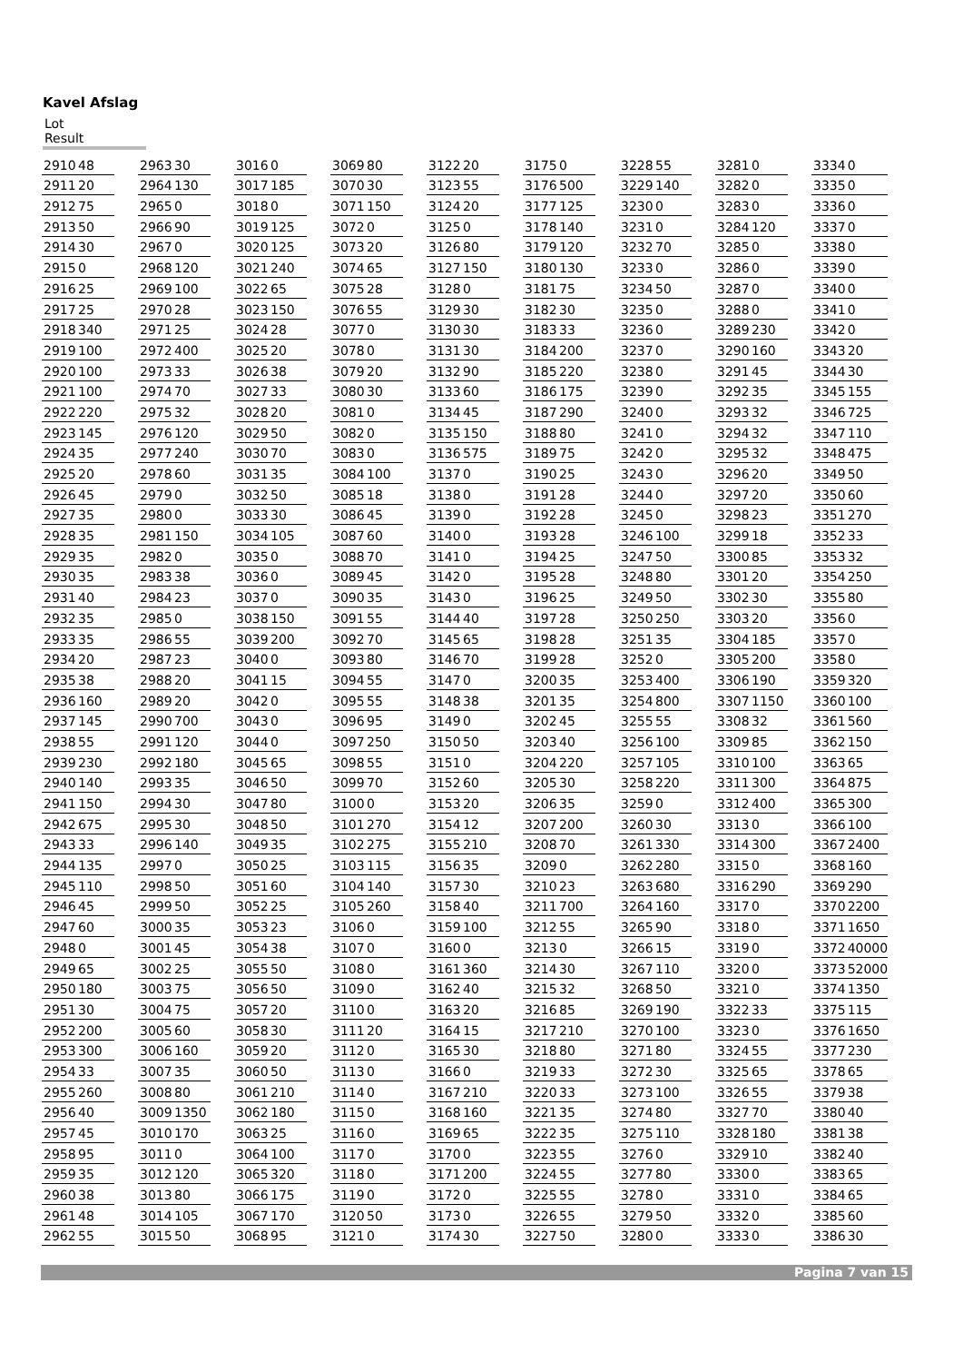Kavel Afslag
Lot Result
| 2910 | 48 |
| 2911 | 20 |
| 2912 | 75 |
| 2913 | 50 |
| 2914 | 30 |
| 2915 | 0 |
| 2916 | 25 |
| 2917 | 25 |
| 2918 | 340 |
| 2919 | 100 |
| 2920 | 100 |
| 2921 | 100 |
| 2922 | 220 |
| 2923 | 145 |
| 2924 | 35 |
| 2925 | 20 |
| 2926 | 45 |
| 2927 | 35 |
| 2928 | 35 |
| 2929 | 35 |
| 2930 | 35 |
| 2931 | 40 |
| 2932 | 35 |
| 2933 | 35 |
| 2934 | 20 |
| 2935 | 38 |
| 2936 | 160 |
| 2937 | 145 |
| 2938 | 55 |
| 2939 | 230 |
| 2940 | 140 |
| 2941 | 150 |
| 2942 | 675 |
| 2943 | 33 |
| 2944 | 135 |
| 2945 | 110 |
| 2946 | 45 |
| 2947 | 60 |
| 2948 | 0 |
| 2949 | 65 |
| 2950 | 180 |
| 2951 | 30 |
| 2952 | 200 |
| 2953 | 300 |
| 2954 | 33 |
| 2955 | 260 |
| 2956 | 40 |
| 2957 | 45 |
| 2958 | 95 |
| 2959 | 35 |
| 2960 | 38 |
| 2961 | 48 |
| 2962 | 55 |
| 2963 | 30 |
| 2964 | 130 |
| 2965 | 0 |
| 2966 | 90 |
| 2967 | 0 |
| 2968 | 120 |
| 2969 | 100 |
| 2970 | 28 |
| 2971 | 25 |
| 2972 | 400 |
| 2973 | 33 |
| 2974 | 70 |
| 2975 | 32 |
| 2976 | 120 |
| 2977 | 240 |
| 2978 | 60 |
| 2979 | 0 |
| 2980 | 0 |
| 2981 | 150 |
| 2982 | 0 |
| 2983 | 38 |
| 2984 | 23 |
| 2985 | 0 |
| 2986 | 55 |
| 2987 | 23 |
| 2988 | 20 |
| 2989 | 20 |
| 2990 | 700 |
| 2991 | 120 |
| 2992 | 180 |
| 2993 | 35 |
| 2994 | 30 |
| 2995 | 30 |
| 2996 | 140 |
| 2997 | 0 |
| 2998 | 50 |
| 2999 | 50 |
| 3000 | 35 |
| 3001 | 45 |
| 3002 | 25 |
| 3003 | 75 |
| 3004 | 75 |
| 3005 | 60 |
| 3006 | 160 |
| 3007 | 35 |
| 3008 | 80 |
| 3009 | 1350 |
| 3010 | 170 |
| 3011 | 0 |
| 3012 | 120 |
| 3013 | 80 |
| 3014 | 105 |
| 3015 | 50 |
| 3016 | 0 |
| 3017 | 185 |
| 3018 | 0 |
| 3019 | 125 |
| 3020 | 125 |
| 3021 | 240 |
| 3022 | 65 |
| 3023 | 150 |
| 3024 | 28 |
| 3025 | 20 |
| 3026 | 38 |
| 3027 | 33 |
| 3028 | 20 |
| 3029 | 50 |
| 3030 | 70 |
| 3031 | 35 |
| 3032 | 50 |
| 3033 | 30 |
| 3034 | 105 |
| 3035 | 0 |
| 3036 | 0 |
| 3037 | 0 |
| 3038 | 150 |
| 3039 | 200 |
| 3040 | 0 |
| 3041 | 15 |
| 3042 | 0 |
| 3043 | 0 |
| 3044 | 0 |
| 3045 | 65 |
| 3046 | 50 |
| 3047 | 80 |
| 3048 | 50 |
| 3049 | 35 |
| 3050 | 25 |
| 3051 | 60 |
| 3052 | 25 |
| 3053 | 23 |
| 3054 | 38 |
| 3055 | 50 |
| 3056 | 50 |
| 3057 | 20 |
| 3058 | 30 |
| 3059 | 20 |
| 3060 | 50 |
| 3061 | 210 |
| 3062 | 180 |
| 3063 | 25 |
| 3064 | 100 |
| 3065 | 320 |
| 3066 | 175 |
| 3067 | 170 |
| 3068 | 95 |
| 3069 | 80 |
| 3070 | 30 |
| 3071 | 150 |
| 3072 | 0 |
| 3073 | 20 |
| 3074 | 65 |
| 3075 | 28 |
| 3076 | 55 |
| 3077 | 0 |
| 3078 | 0 |
| 3079 | 20 |
| 3080 | 30 |
| 3081 | 0 |
| 3082 | 0 |
| 3083 | 0 |
| 3084 | 100 |
| 3085 | 18 |
| 3086 | 45 |
| 3087 | 60 |
| 3088 | 70 |
| 3089 | 45 |
| 3090 | 35 |
| 3091 | 55 |
| 3092 | 70 |
| 3093 | 80 |
| 3094 | 55 |
| 3095 | 55 |
| 3096 | 95 |
| 3097 | 250 |
| 3098 | 55 |
| 3099 | 70 |
| 3100 | 0 |
| 3101 | 270 |
| 3102 | 275 |
| 3103 | 115 |
| 3104 | 140 |
| 3105 | 260 |
| 3106 | 0 |
| 3107 | 0 |
| 3108 | 0 |
| 3109 | 0 |
| 3110 | 0 |
| 3111 | 20 |
| 3112 | 0 |
| 3113 | 0 |
| 3114 | 0 |
| 3115 | 0 |
| 3116 | 0 |
| 3117 | 0 |
| 3118 | 0 |
| 3119 | 0 |
| 3120 | 50 |
| 3121 | 0 |
| 3122 | 20 |
| 3123 | 55 |
| 3124 | 20 |
| 3125 | 0 |
| 3126 | 80 |
| 3127 | 150 |
| 3128 | 0 |
| 3129 | 30 |
| 3130 | 30 |
| 3131 | 30 |
| 3132 | 90 |
| 3133 | 60 |
| 3134 | 45 |
| 3135 | 150 |
| 3136 | 575 |
| 3137 | 0 |
| 3138 | 0 |
| 3139 | 0 |
| 3140 | 0 |
| 3141 | 0 |
| 3142 | 0 |
| 3143 | 0 |
| 3144 | 40 |
| 3145 | 65 |
| 3146 | 70 |
| 3147 | 0 |
| 3148 | 38 |
| 3149 | 0 |
| 3150 | 50 |
| 3151 | 0 |
| 3152 | 60 |
| 3153 | 20 |
| 3154 | 12 |
| 3155 | 210 |
| 3156 | 35 |
| 3157 | 30 |
| 3158 | 40 |
| 3159 | 100 |
| 3160 | 0 |
| 3161 | 360 |
| 3162 | 40 |
| 3163 | 20 |
| 3164 | 15 |
| 3165 | 30 |
| 3166 | 0 |
| 3167 | 210 |
| 3168 | 160 |
| 3169 | 65 |
| 3170 | 0 |
| 3171 | 200 |
| 3172 | 0 |
| 3173 | 0 |
| 3174 | 30 |
| 3175 | 0 |
| 3176 | 500 |
| 3177 | 125 |
| 3178 | 140 |
| 3179 | 120 |
| 3180 | 130 |
| 3181 | 75 |
| 3182 | 30 |
| 3183 | 33 |
| 3184 | 200 |
| 3185 | 220 |
| 3186 | 175 |
| 3187 | 290 |
| 3188 | 80 |
| 3189 | 75 |
| 3190 | 25 |
| 3191 | 28 |
| 3192 | 28 |
| 3193 | 28 |
| 3194 | 25 |
| 3195 | 28 |
| 3196 | 25 |
| 3197 | 28 |
| 3198 | 28 |
| 3199 | 28 |
| 3200 | 35 |
| 3201 | 35 |
| 3202 | 45 |
| 3203 | 40 |
| 3204 | 220 |
| 3205 | 30 |
| 3206 | 35 |
| 3207 | 200 |
| 3208 | 70 |
| 3209 | 0 |
| 3210 | 23 |
| 3211 | 700 |
| 3212 | 55 |
| 3213 | 0 |
| 3214 | 30 |
| 3215 | 32 |
| 3216 | 85 |
| 3217 | 210 |
| 3218 | 80 |
| 3219 | 33 |
| 3220 | 33 |
| 3221 | 35 |
| 3222 | 35 |
| 3223 | 55 |
| 3224 | 55 |
| 3225 | 55 |
| 3226 | 55 |
| 3227 | 50 |
| 3228 | 55 |
| 3229 | 140 |
| 3230 | 0 |
| 3231 | 0 |
| 3232 | 70 |
| 3233 | 0 |
| 3234 | 50 |
| 3235 | 0 |
| 3236 | 0 |
| 3237 | 0 |
| 3238 | 0 |
| 3239 | 0 |
| 3240 | 0 |
| 3241 | 0 |
| 3242 | 0 |
| 3243 | 0 |
| 3244 | 0 |
| 3245 | 0 |
| 3246 | 100 |
| 3247 | 50 |
| 3248 | 80 |
| 3249 | 50 |
| 3250 | 250 |
| 3251 | 35 |
| 3252 | 0 |
| 3253 | 400 |
| 3254 | 800 |
| 3255 | 55 |
| 3256 | 100 |
| 3257 | 105 |
| 3258 | 220 |
| 3259 | 0 |
| 3260 | 30 |
| 3261 | 330 |
| 3262 | 280 |
| 3263 | 680 |
| 3264 | 160 |
| 3265 | 90 |
| 3266 | 15 |
| 3267 | 110 |
| 3268 | 50 |
| 3269 | 190 |
| 3270 | 100 |
| 3271 | 80 |
| 3272 | 30 |
| 3273 | 100 |
| 3274 | 80 |
| 3275 | 110 |
| 3276 | 0 |
| 3277 | 80 |
| 3278 | 0 |
| 3279 | 50 |
| 3280 | 0 |
| 3281 | 0 |
| 3282 | 0 |
| 3283 | 0 |
| 3284 | 120 |
| 3285 | 0 |
| 3286 | 0 |
| 3287 | 0 |
| 3288 | 0 |
| 3289 | 230 |
| 3290 | 160 |
| 3291 | 45 |
| 3292 | 35 |
| 3293 | 32 |
| 3294 | 32 |
| 3295 | 32 |
| 3296 | 20 |
| 3297 | 20 |
| 3298 | 23 |
| 3299 | 18 |
| 3300 | 85 |
| 3301 | 20 |
| 3302 | 30 |
| 3303 | 20 |
| 3304 | 185 |
| 3305 | 200 |
| 3306 | 190 |
| 3307 | 1150 |
| 3308 | 32 |
| 3309 | 85 |
| 3310 | 100 |
| 3311 | 300 |
| 3312 | 400 |
| 3313 | 0 |
| 3314 | 300 |
| 3315 | 0 |
| 3316 | 290 |
| 3317 | 0 |
| 3318 | 0 |
| 3319 | 0 |
| 3320 | 0 |
| 3321 | 0 |
| 3322 | 33 |
| 3323 | 0 |
| 3324 | 55 |
| 3325 | 65 |
| 3326 | 55 |
| 3327 | 70 |
| 3328 | 180 |
| 3329 | 10 |
| 3330 | 0 |
| 3331 | 0 |
| 3332 | 0 |
| 3333 | 0 |
| 3334 | 0 |
| 3335 | 0 |
| 3336 | 0 |
| 3337 | 0 |
| 3338 | 0 |
| 3339 | 0 |
| 3340 | 0 |
| 3341 | 0 |
| 3342 | 0 |
| 3343 | 20 |
| 3344 | 30 |
| 3345 | 155 |
| 3346 | 725 |
| 3347 | 110 |
| 3348 | 475 |
| 3349 | 50 |
| 3350 | 60 |
| 3351 | 270 |
| 3352 | 33 |
| 3353 | 32 |
| 3354 | 250 |
| 3355 | 80 |
| 3356 | 0 |
| 3357 | 0 |
| 3358 | 0 |
| 3359 | 320 |
| 3360 | 100 |
| 3361 | 560 |
| 3362 | 150 |
| 3363 | 65 |
| 3364 | 875 |
| 3365 | 300 |
| 3366 | 100 |
| 3367 | 2400 |
| 3368 | 160 |
| 3369 | 290 |
| 3370 | 2200 |
| 3371 | 1650 |
| 3372 | 40000 |
| 3373 | 52000 |
| 3374 | 1350 |
| 3375 | 115 |
| 3376 | 1650 |
| 3377 | 230 |
| 3378 | 65 |
| 3379 | 38 |
| 3380 | 40 |
| 3381 | 38 |
| 3382 | 40 |
| 3383 | 65 |
| 3384 | 65 |
| 3385 | 60 |
| 3386 | 30 |
Pagina 7 van 15